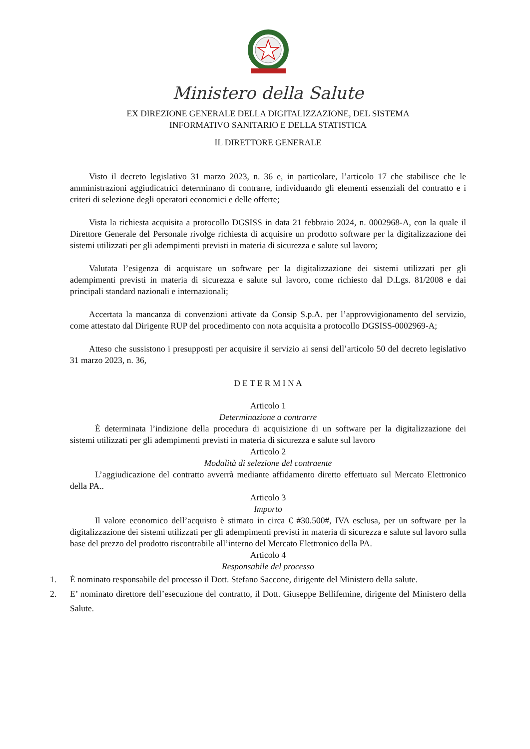Ministero della Salute
EX DIREZIONE GENERALE DELLA DIGITALIZZAZIONE, DEL SISTEMA
INFORMATIVO SANITARIO E DELLA STATISTICA
IL DIRETTORE GENERALE
Visto il decreto legislativo 31 marzo 2023, n. 36 e, in particolare, l’articolo 17 che stabilisce che le amministrazioni aggiudicatrici determinano di contrarre, individuando gli elementi essenziali del contratto e i criteri di selezione degli operatori economici e delle offerte;
Vista la richiesta acquisita a protocollo DGSISS in data 21 febbraio 2024, n. 0002968-A, con la quale il Direttore Generale del Personale rivolge richiesta di acquisire un prodotto software per la digitalizzazione dei sistemi utilizzati per gli adempimenti previsti in materia di sicurezza e salute sul lavoro;
Valutata l’esigenza di acquistare un software per la digitalizzazione dei sistemi utilizzati per gli adempimenti previsti in materia di sicurezza e salute sul lavoro, come richiesto dal D.Lgs. 81/2008 e dai principali standard nazionali e internazionali;
Accertata la mancanza di convenzioni attivate da Consip S.p.A. per l’approvvigionamento del servizio, come attestato dal Dirigente RUP del procedimento con nota acquisita a protocollo DGSISS-0002969-A;
Atteso che sussistono i presupposti per acquisire il servizio ai sensi dell’articolo 50 del decreto legislativo 31 marzo 2023, n. 36,
D E T E R M I N A
Articolo 1
Determinazione a contrarre
È determinata l’indizione della procedura di acquisizione di un software per la digitalizzazione dei sistemi utilizzati per gli adempimenti previsti in materia di sicurezza e salute sul lavoro
Articolo 2
Modalità di selezione del contraente
L’aggiudicazione del contratto avverrà mediante affidamento diretto effettuato sul Mercato Elettronico della PA..
Articolo 3
Importo
Il valore economico dell’acquisto è stimato in circa € #30.500#, IVA esclusa, per un software per la digitalizzazione dei sistemi utilizzati per gli adempimenti previsti in materia di sicurezza e salute sul lavoro sulla base del prezzo del prodotto riscontrabile all’interno del Mercato Elettronico della PA.
Articolo 4
Responsabile del processo
1. È nominato responsabile del processo il Dott. Stefano Saccone, dirigente del Ministero della salute.
2. E’ nominato direttore dell’esecuzione del contratto, il Dott. Giuseppe Bellifemine, dirigente del Ministero della Salute.